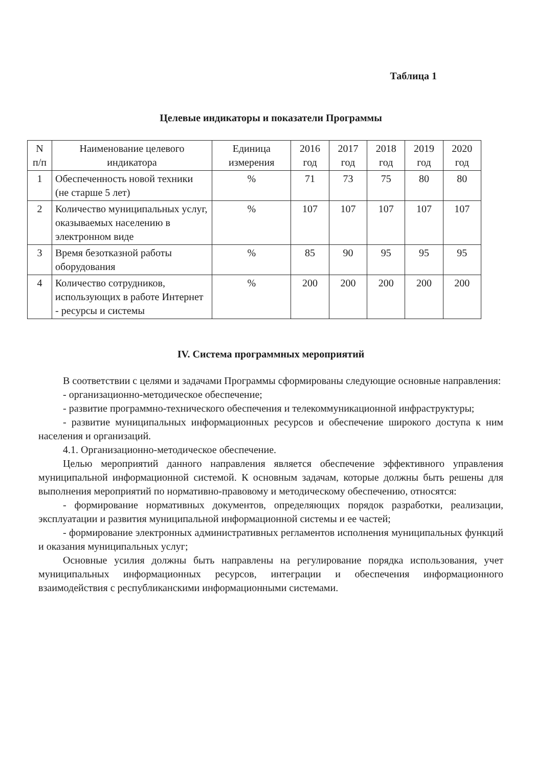Таблица 1
Целевые индикаторы и показатели Программы
| N п/п | Наименование целевого индикатора | Единица измерения | 2016 год | 2017 год | 2018 год | 2019 год | 2020 год |
| --- | --- | --- | --- | --- | --- | --- | --- |
| 1 | Обеспеченность новой техники (не старше 5 лет) | % | 71 | 73 | 75 | 80 | 80 |
| 2 | Количество муниципальных услуг, оказываемых населению в электронном виде | % | 107 | 107 | 107 | 107 | 107 |
| 3 | Время безотказной работы оборудования | % | 85 | 90 | 95 | 95 | 95 |
| 4 | Количество сотрудников, использующих в работе Интернет - ресурсы и системы | % | 200 | 200 | 200 | 200 | 200 |
IV. Система программных мероприятий
В соответствии с целями и задачами Программы сформированы следующие основные направления:
- организационно-методическое обеспечение;
- развитие программно-технического обеспечения и телекоммуникационной инфраструктуры;
- развитие муниципальных информационных ресурсов и обеспечение широкого доступа к ним населения и организаций.
4.1. Организационно-методическое обеспечение.
Целью мероприятий данного направления является обеспечение эффективного управления муниципальной информационной системой. К основным задачам, которые должны быть решены для выполнения мероприятий по нормативно-правовому и методическому обеспечению, относятся:
- формирование нормативных документов, определяющих порядок разработки, реализации, эксплуатации и развития муниципальной информационной системы и ее частей;
- формирование электронных административных регламентов исполнения муниципальных функций и оказания муниципальных услуг;
Основные усилия должны быть направлены на регулирование порядка использования, учет муниципальных информационных ресурсов, интеграции и обеспечения информационного взаимодействия с республиканскими информационными системами.